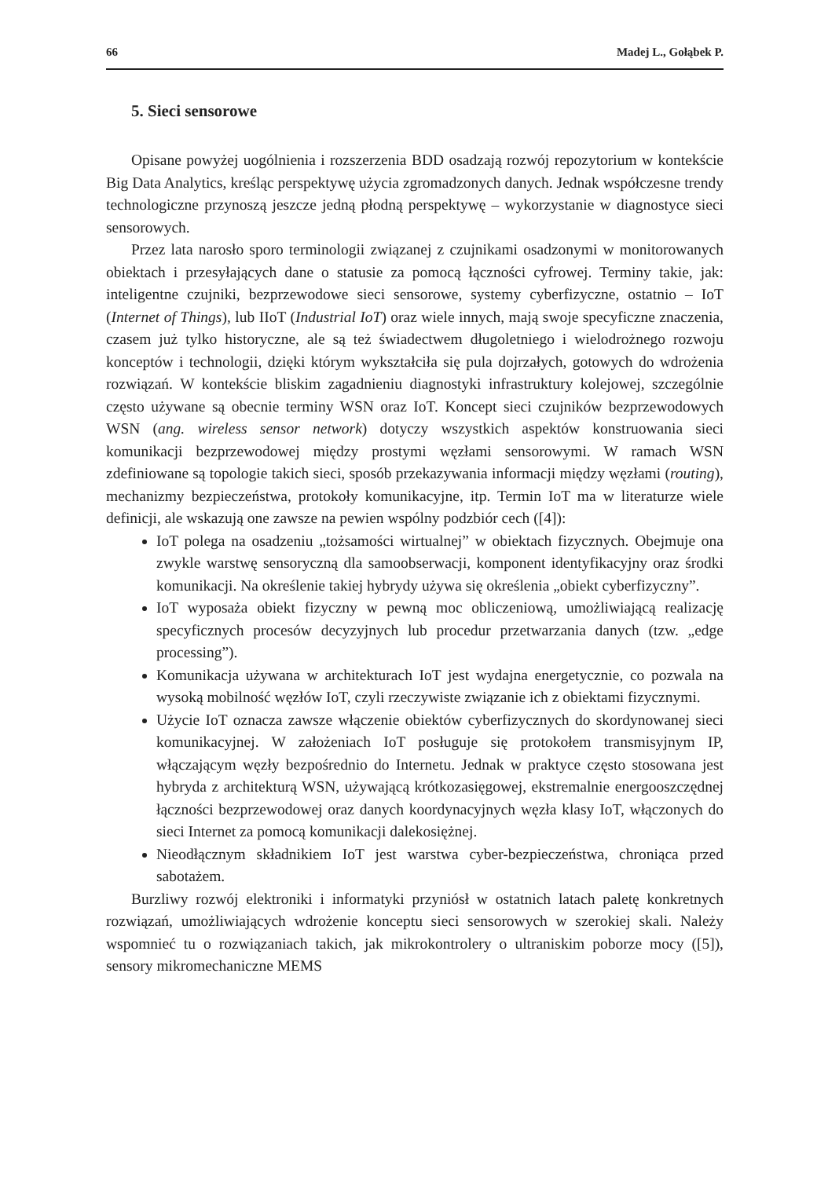66 Madej L., Gołąbek P.
5. Sieci sensorowe
Opisane powyżej uogólnienia i rozszerzenia BDD osadzają rozwój repozytorium w kontekście Big Data Analytics, kreśląc perspektywę użycia zgromadzonych danych. Jednak współczesne trendy technologiczne przynoszą jeszcze jedną płodną perspektywę – wykorzystanie w diagnostyce sieci sensorowych.
Przez lata narosło sporo terminologii związanej z czujnikami osadzonymi w monitorowanych obiektach i przesyłających dane o statusie za pomocą łączności cyfrowej. Terminy takie, jak: inteligentne czujniki, bezprzewodowe sieci sensorowe, systemy cyberfizyczne, ostatnio – IoT (Internet of Things), lub IIoT (Industrial IoT) oraz wiele innych, mają swoje specyficzne znaczenia, czasem już tylko historyczne, ale są też świadectwem długoletniego i wielodrożnego rozwoju konceptów i technologii, dzięki którym wykształciła się pula dojrzałych, gotowych do wdrożenia rozwiązań. W kontekście bliskim zagadnieniu diagnostyki infrastruktury kolejowej, szczególnie często używane są obecnie terminy WSN oraz IoT. Koncept sieci czujników bezprzewodowych WSN (ang. wireless sensor network) dotyczy wszystkich aspektów konstruowania sieci komunikacji bezprzewodowej między prostymi węzłami sensorowymi. W ramach WSN zdefiniowane są topologie takich sieci, sposób przekazywania informacji między węzłami (routing), mechanizmy bezpieczeństwa, protokoły komunikacyjne, itp. Termin IoT ma w literaturze wiele definicji, ale wskazują one zawsze na pewien wspólny podzbiór cech ([4]):
IoT polega na osadzeniu „tożsamości wirtualnej” w obiektach fizycznych. Obejmuje ona zwykle warstwę sensoryczną dla samoobserwacji, komponent identyfikacyjny oraz środki komunikacji. Na określenie takiej hybrydy używa się określenia „obiekt cyberfizyczny”.
IoT wyposaża obiekt fizyczny w pewną moc obliczeniową, umożliwiającą realizację specyficznych procesów decyzyjnych lub procedur przetwarzania danych (tzw. „edge processing”).
Komunikacja używana w architekturach IoT jest wydajna energetycznie, co pozwala na wysoką mobilność węzłów IoT, czyli rzeczywiste związanie ich z obiektami fizycznymi.
Użycie IoT oznacza zawsze włączenie obiektów cyberfizycznych do skordynowanej sieci komunikacyjnej. W założeniach IoT posługuje się protokołem transmisyjnym IP, włączającym węzły bezpośrednio do Internetu. Jednak w praktyce często stosowana jest hybryda z architekturą WSN, używającą krótkozasięgowej, ekstremalnie energooszczędnej łączności bezprzewodowej oraz danych koordynacyjnych węzła klasy IoT, włączonych do sieci Internet za pomocą komunikacji dalekosiężnej.
Nieodłącznym składnikiem IoT jest warstwa cyber-bezpieczeństwa, chroniąca przed sabotażem.
Burzliwy rozwój elektroniki i informatyki przyniósł w ostatnich latach paletę konkretnych rozwiązań, umożliwiających wdrożenie konceptu sieci sensorowych w szerokiej skali. Należy wspomnieć tu o rozwiązaniach takich, jak mikrokontrolery o ultraniskim poborze mocy ([5]), sensory mikromechaniczne MEMS